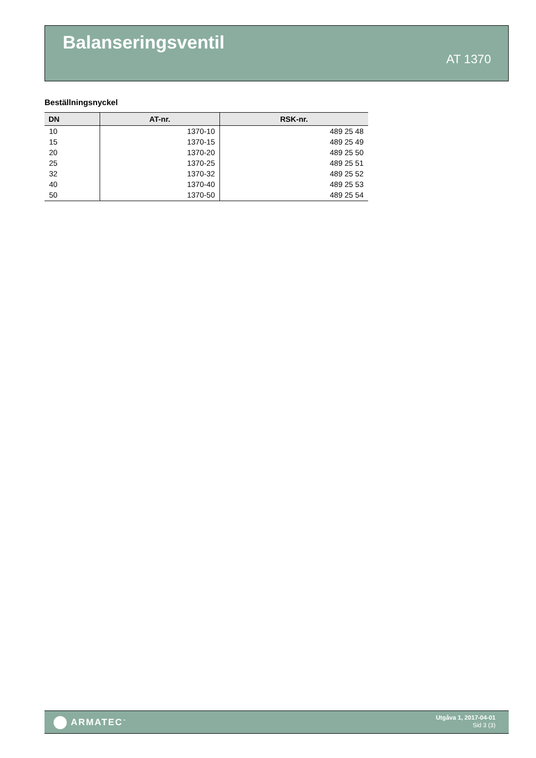Balanseringsventil
AT 1370
Beställningsnyckel
| DN | AT-nr. | RSK-nr. |
| --- | --- | --- |
| 10 | 1370-10 | 489 25 48 |
| 15 | 1370-15 | 489 25 49 |
| 20 | 1370-20 | 489 25 50 |
| 25 | 1370-25 | 489 25 51 |
| 32 | 1370-32 | 489 25 52 |
| 40 | 1370-40 | 489 25 53 |
| 50 | 1370-50 | 489 25 54 |
ARMATEC<sup>™</sup>
Utgåva 1, 2017-04-01
Sid 3 (3)